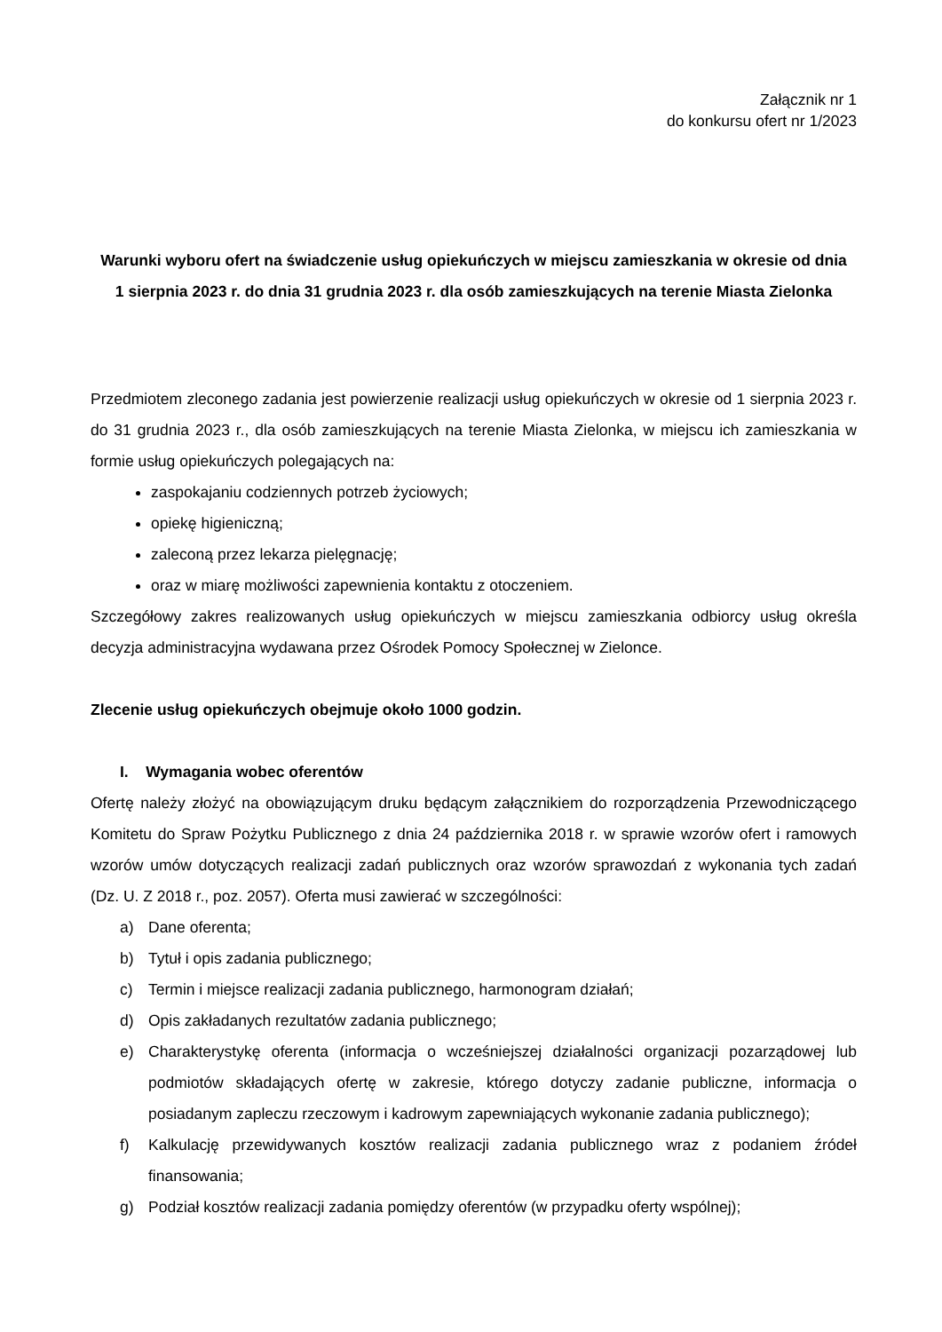Załącznik nr 1
do konkursu ofert nr 1/2023
Warunki wyboru ofert na świadczenie usług opiekuńczych w miejscu zamieszkania w okresie od dnia 1 sierpnia 2023 r. do dnia 31 grudnia 2023 r. dla osób zamieszkujących na terenie Miasta Zielonka
Przedmiotem zleconego zadania jest powierzenie realizacji usług opiekuńczych w okresie od 1 sierpnia 2023 r. do 31 grudnia 2023 r., dla osób zamieszkujących na terenie Miasta Zielonka, w miejscu ich zamieszkania w formie usług opiekuńczych polegających na:
zaspokajaniu codziennych potrzeb życiowych;
opiekę higieniczną;
zaleconą przez lekarza pielęgnację;
oraz w miarę możliwości zapewnienia kontaktu z otoczeniem.
Szczegółowy zakres realizowanych usług opiekuńczych w miejscu zamieszkania odbiorcy usług określa decyzja administracyjna wydawana przez Ośrodek Pomocy Społecznej w Zielonce.
Zlecenie usług opiekuńczych obejmuje około 1000 godzin.
I. Wymagania wobec oferentów
Ofertę należy złożyć na obowiązującym druku będącym załącznikiem do rozporządzenia Przewodniczącego Komitetu do Spraw Pożytku Publicznego z dnia 24 października 2018 r. w sprawie wzorów ofert i ramowych wzorów umów dotyczących realizacji zadań publicznych oraz wzorów sprawozdań z wykonania tych zadań (Dz. U. Z 2018 r., poz. 2057). Oferta musi zawierać w szczególności:
a) Dane oferenta;
b) Tytuł i opis zadania publicznego;
c) Termin i miejsce realizacji zadania publicznego, harmonogram działań;
d) Opis zakładanych rezultatów zadania publicznego;
e) Charakterystykę oferenta (informacja o wcześniejszej działalności organizacji pozarządowej lub podmiotów składających ofertę w zakresie, którego dotyczy zadanie publiczne, informacja o posiadanym zapleczu rzeczowym i kadrowym zapewniających wykonanie zadania publicznego);
f) Kalkulację przewidywanych kosztów realizacji zadania publicznego wraz z podaniem źródeł finansowania;
g) Podział kosztów realizacji zadania pomiędzy oferentów (w przypadku oferty wspólnej);